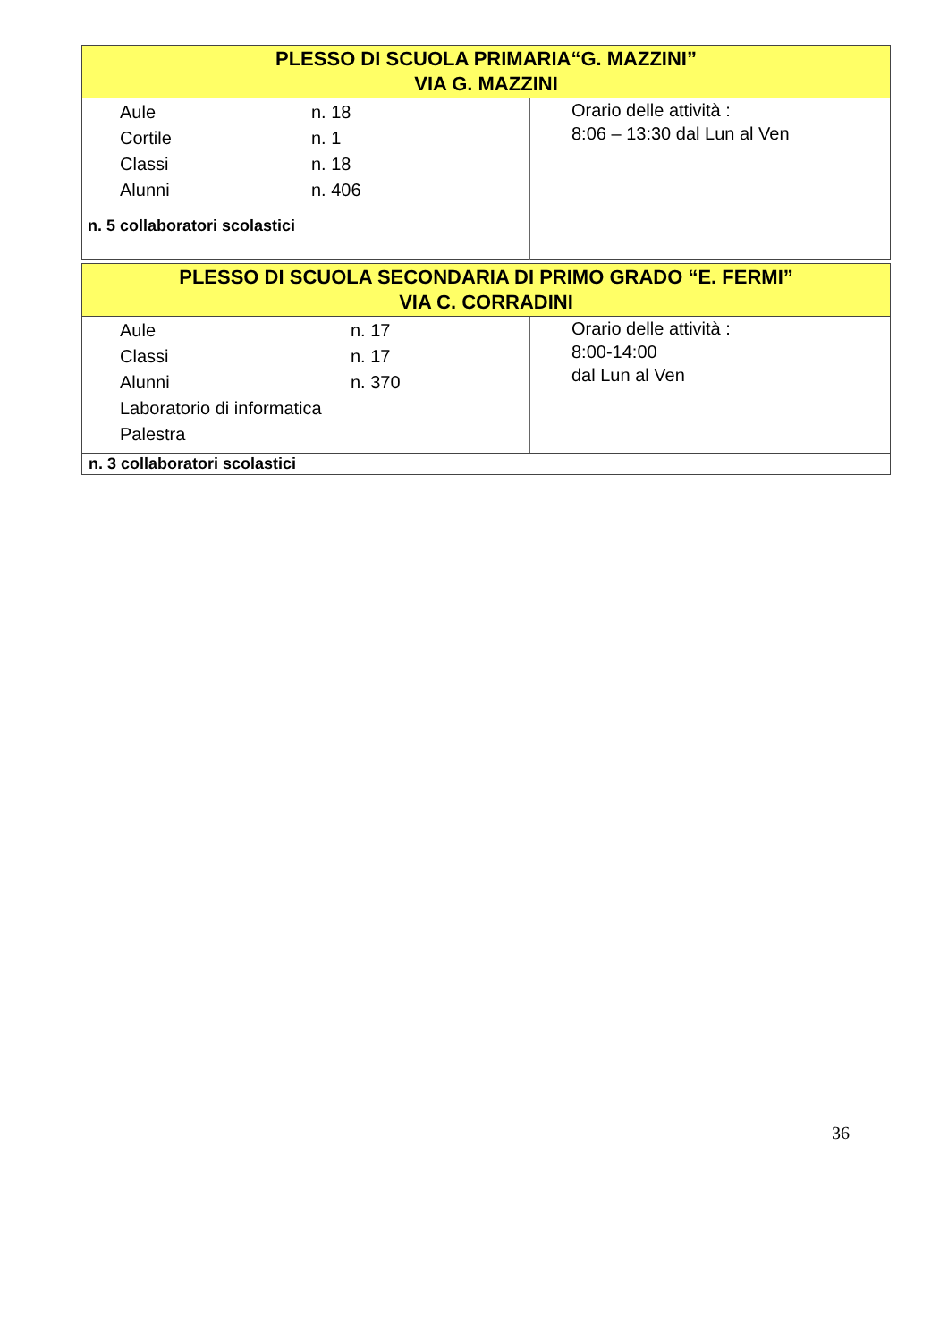| PLESSO DI SCUOLA PRIMARIA“G. MAZZINI” VIA G. MAZZINI | |
| / Aule / n. 18 / / Cortile / n. 1 / / Classi / n. 18 / / Alunni / n. 406 / n. 5 collaboratori scolastici | Orario delle attività : 8:06 – 13:30 dal Lun al Ven |
| PLESSO DI SCUOLA SECONDARIA DI PRIMO GRADO “E. FERMI” VIA C. CORRADINI | |
| / Aule / n. 17 / / Classi / n. 17 / / Alunni / n. 370 / / Laboratorio di informatica / / / Palestra / / | Orario delle attività : 8:00-14:00 dal Lun al Ven |
| n. 3 collaboratori scolastici | |
36